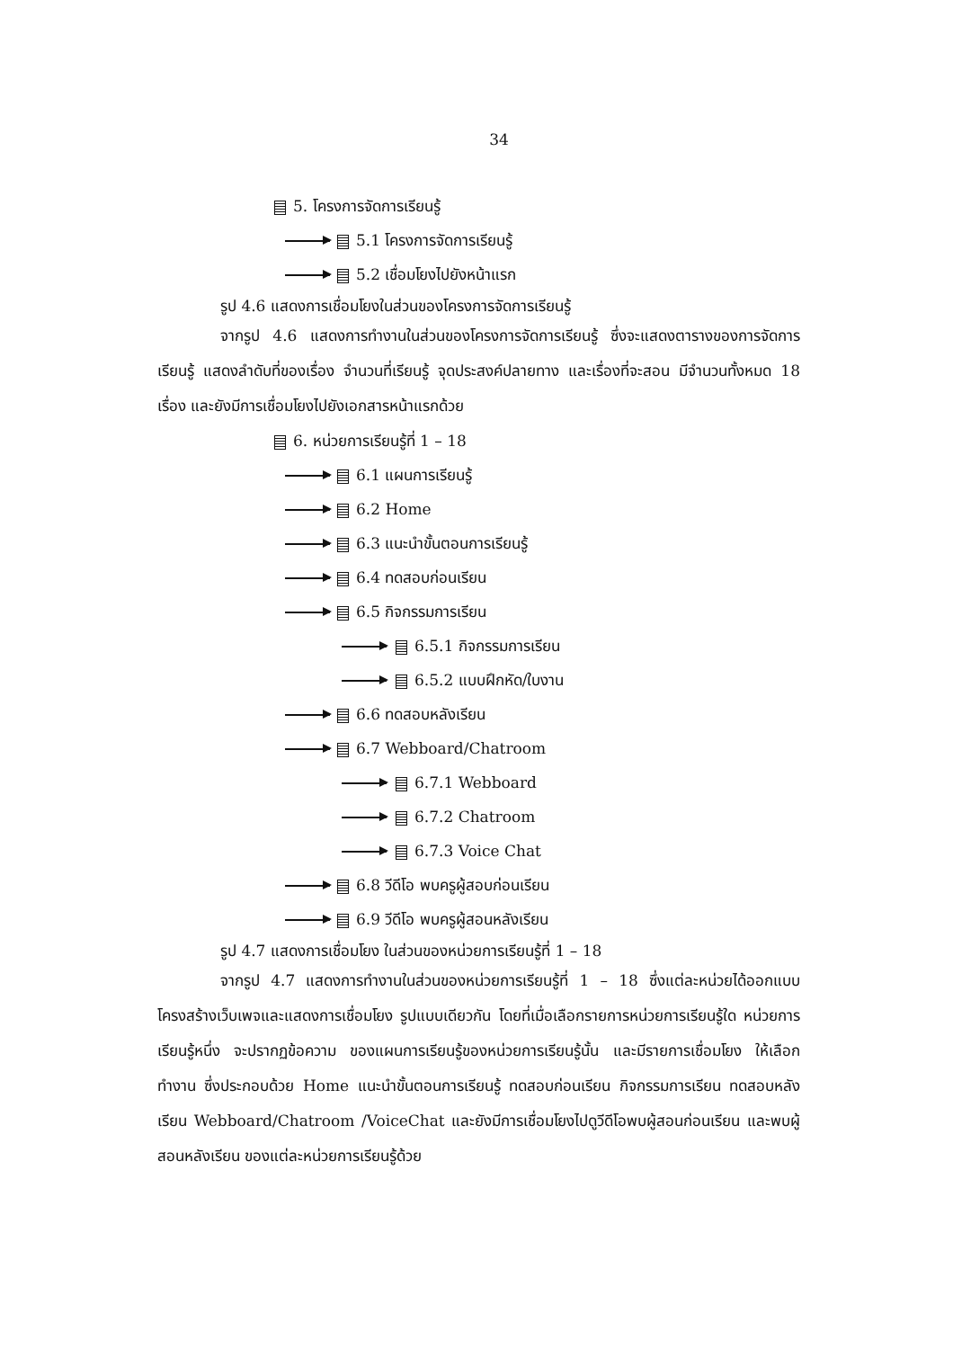34
5. โครงการจัดการเรียนรู้
5.1 โครงการจัดการเรียนรู้
5.2 เชื่อมโยงไปยังหน้าแรก
รูป 4.6 แสดงการเชื่อมโยงในส่วนของโครงการจัดการเรียนรู้
จากรูป 4.6 แสดงการทำงานในส่วนของโครงการจัดการเรียนรู้ ซึ่งจะแสดงตารางของการจัดการเรียนรู้ แสดงลำดับที่ของเรื่อง จำนวนที่เรียนรู้ จุดประสงค์ปลายทาง และเรื่องที่จะสอน มีจำนวนทั้งหมด 18 เรื่อง และยังมีการเชื่อมโยงไปยังเอกสารหน้าแรกด้วย
6. หน่วยการเรียนรู้ที่ 1 – 18
6.1 แผนการเรียนรู้
6.2 Home
6.3 แนะนำขั้นตอนการเรียนรู้
6.4 ทดสอบก่อนเรียน
6.5 กิจกรรมการเรียน
6.5.1 กิจกรรมการเรียน
6.5.2 แบบฝึกหัด/ใบงาน
6.6 ทดสอบหลังเรียน
6.7 Webboard/Chatroom
6.7.1 Webboard
6.7.2 Chatroom
6.7.3 Voice Chat
6.8 วีดีโอ พบครูผู้สอบก่อนเรียน
6.9 วีดีโอ พบครูผู้สอนหลังเรียน
รูป 4.7 แสดงการเชื่อมโยง ในส่วนของหน่วยการเรียนรู้ที่ 1 – 18
จากรูป 4.7 แสดงการทำงานในส่วนของหน่วยการเรียนรู้ที่ 1 – 18 ซึ่งแต่ละหน่วยได้ออกแบบโครงสร้างเว็บเพจและแสดงการเชื่อมโยง รูปแบบเดียวกัน โดยที่เมื่อเลือกรายการหน่วยการเรียนรู้ใด หน่วยการเรียนรู้หนึ่ง จะปรากฏข้อความ ของแผนการเรียนรู้ของหน่วยการเรียนรู้นั้น และมีรายการเชื่อมโยง ให้เลือกทำงาน ซึ่งประกอบด้วย Home แนะนำขั้นตอนการเรียนรู้ ทดสอบก่อนเรียน กิจกรรมการเรียน ทดสอบหลังเรียน Webboard/Chatroom /VoiceChat และยังมีการเชื่อมโยงไปดูวีดีโอพบผู้สอนก่อนเรียน และพบผู้สอนหลังเรียน ของแต่ละหน่วยการเรียนรู้ด้วย